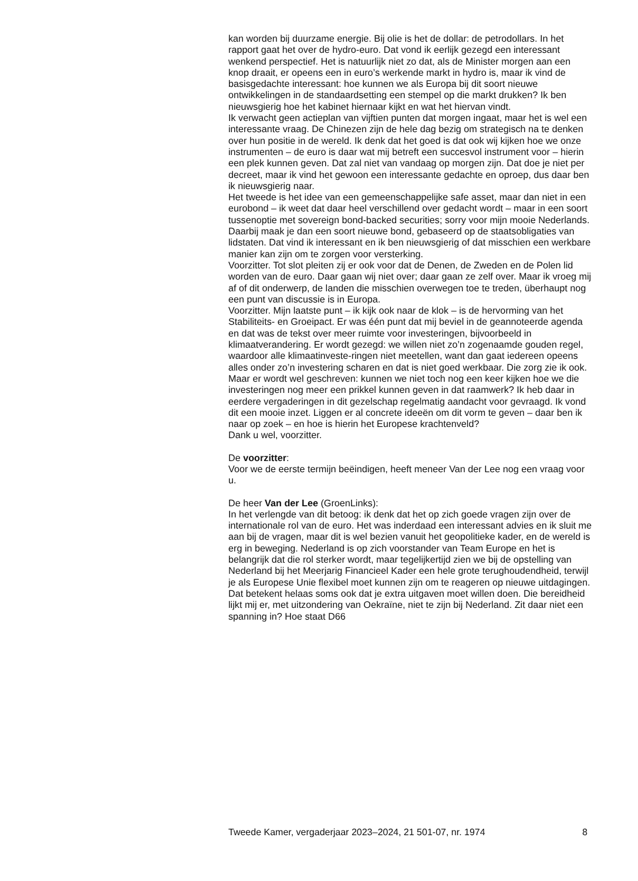kan worden bij duurzame energie. Bij olie is het de dollar: de petrodollars. In het rapport gaat het over de hydro-euro. Dat vond ik eerlijk gezegd een interessant wenkend perspectief. Het is natuurlijk niet zo dat, als de Minister morgen aan een knop draait, er opeens een in euro’s werkende markt in hydro is, maar ik vind de basisgedachte interessant: hoe kunnen we als Europa bij dit soort nieuwe ontwikkelingen in de standaardsetting een stempel op die markt drukken? Ik ben nieuwsgierig hoe het kabinet hiernaar kijkt en wat het hiervan vindt.
Ik verwacht geen actieplan van vijftien punten dat morgen ingaat, maar het is wel een interessante vraag. De Chinezen zijn de hele dag bezig om strategisch na te denken over hun positie in de wereld. Ik denk dat het goed is dat ook wij kijken hoe we onze instrumenten – de euro is daar wat mij betreft een succesvol instrument voor – hierin een plek kunnen geven. Dat zal niet van vandaag op morgen zijn. Dat doe je niet per decreet, maar ik vind het gewoon een interessante gedachte en oproep, dus daar ben ik nieuwsgierig naar.
Het tweede is het idee van een gemeenschappelijke safe asset, maar dan niet in een eurobond – ik weet dat daar heel verschillend over gedacht wordt – maar in een soort tussenoptie met sovereign bond-backed securities; sorry voor mijn mooie Nederlands. Daarbij maak je dan een soort nieuwe bond, gebaseerd op de staatsobligaties van lidstaten. Dat vind ik interessant en ik ben nieuwsgierig of dat misschien een werkbare manier kan zijn om te zorgen voor versterking.
Voorzitter. Tot slot pleiten zij er ook voor dat de Denen, de Zweden en de Polen lid worden van de euro. Daar gaan wij niet over; daar gaan ze zelf over. Maar ik vroeg mij af of dit onderwerp, de landen die misschien overwegen toe te treden, überhaupt nog een punt van discussie is in Europa.
Voorzitter. Mijn laatste punt – ik kijk ook naar de klok – is de hervorming van het Stabiliteits- en Groeipact. Er was één punt dat mij beviel in de geannoteerde agenda en dat was de tekst over meer ruimte voor investeringen, bijvoorbeeld in klimaatverandering. Er wordt gezegd: we willen niet zo’n zogenaamde gouden regel, waardoor alle klimaatinveste-ringen niet meetellen, want dan gaat iedereen opeens alles onder zo’n investering scharen en dat is niet goed werkbaar. Die zorg zie ik ook. Maar er wordt wel geschreven: kunnen we niet toch nog een keer kijken hoe we die investeringen nog meer een prikkel kunnen geven in dat raamwerk? Ik heb daar in eerdere vergaderingen in dit gezelschap regelmatig aandacht voor gevraagd. Ik vond dit een mooie inzet. Liggen er al concrete ideeën om dit vorm te geven – daar ben ik naar op zoek – en hoe is hierin het Europese krachtenveld?
Dank u wel, voorzitter.
De voorzitter:
Voor we de eerste termijn beëindigen, heeft meneer Van der Lee nog een vraag voor u.
De heer Van der Lee (GroenLinks):
In het verlengde van dit betoog: ik denk dat het op zich goede vragen zijn over de internationale rol van de euro. Het was inderdaad een interessant advies en ik sluit me aan bij de vragen, maar dit is wel bezien vanuit het geopolitieke kader, en de wereld is erg in beweging. Nederland is op zich voorstander van Team Europe en het is belangrijk dat die rol sterker wordt, maar tegelijkertijd zien we bij de opstelling van Nederland bij het Meerjarig Financieel Kader een hele grote terughoudendheid, terwijl je als Europese Unie flexibel moet kunnen zijn om te reageren op nieuwe uitdagingen. Dat betekent helaas soms ook dat je extra uitgaven moet willen doen. Die bereidheid lijkt mij er, met uitzondering van Oekraïne, niet te zijn bij Nederland. Zit daar niet een spanning in? Hoe staat D66
Tweede Kamer, vergaderjaar 2023–2024, 21 501-07, nr. 1974 8